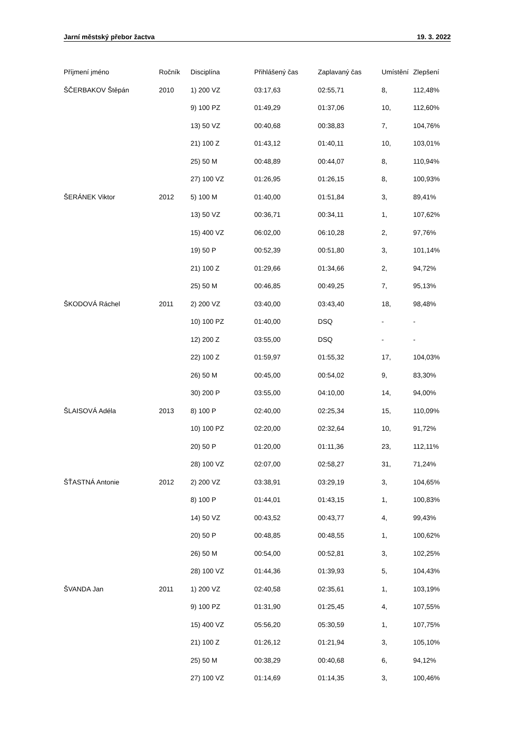Jarní městský přebor žactva 19. 3. 2022
| Příjmení jméno | Ročník | Disciplína | Přihlášený čas | Zaplavaný čas | Umístění | Zlepšení |
| --- | --- | --- | --- | --- | --- | --- |
| ŠČERBAKOV Štěpán | 2010 | 1) 200 VZ | 03:17,63 | 02:55,71 | 8, | 112,48% |
| | | 9) 100 PZ | 01:49,29 | 01:37,06 | 10, | 112,60% |
| | | 13) 50 VZ | 00:40,68 | 00:38,83 | 7, | 104,76% |
| | | 21) 100 Z | 01:43,12 | 01:40,11 | 10, | 103,01% |
| | | 25) 50 M | 00:48,89 | 00:44,07 | 8, | 110,94% |
| | | 27) 100 VZ | 01:26,95 | 01:26,15 | 8, | 100,93% |
| ŠERÁNEK Viktor | 2012 | 5) 100 M | 01:40,00 | 01:51,84 | 3, | 89,41% |
| | | 13) 50 VZ | 00:36,71 | 00:34,11 | 1, | 107,62% |
| | | 15) 400 VZ | 06:02,00 | 06:10,28 | 2, | 97,76% |
| | | 19) 50 P | 00:52,39 | 00:51,80 | 3, | 101,14% |
| | | 21) 100 Z | 01:29,66 | 01:34,66 | 2, | 94,72% |
| | | 25) 50 M | 00:46,85 | 00:49,25 | 7, | 95,13% |
| ŠKODOVÁ Ráchel | 2011 | 2) 200 VZ | 03:40,00 | 03:43,40 | 18, | 98,48% |
| | | 10) 100 PZ | 01:40,00 | DSQ | - | - |
| | | 12) 200 Z | 03:55,00 | DSQ | - | - |
| | | 22) 100 Z | 01:59,97 | 01:55,32 | 17, | 104,03% |
| | | 26) 50 M | 00:45,00 | 00:54,02 | 9, | 83,30% |
| | | 30) 200 P | 03:55,00 | 04:10,00 | 14, | 94,00% |
| ŠLAISOVÁ Adéla | 2013 | 8) 100 P | 02:40,00 | 02:25,34 | 15, | 110,09% |
| | | 10) 100 PZ | 02:20,00 | 02:32,64 | 10, | 91,72% |
| | | 20) 50 P | 01:20,00 | 01:11,36 | 23, | 112,11% |
| | | 28) 100 VZ | 02:07,00 | 02:58,27 | 31, | 71,24% |
| ŠŤASTNÁ Antonie | 2012 | 2) 200 VZ | 03:38,91 | 03:29,19 | 3, | 104,65% |
| | | 8) 100 P | 01:44,01 | 01:43,15 | 1, | 100,83% |
| | | 14) 50 VZ | 00:43,52 | 00:43,77 | 4, | 99,43% |
| | | 20) 50 P | 00:48,85 | 00:48,55 | 1, | 100,62% |
| | | 26) 50 M | 00:54,00 | 00:52,81 | 3, | 102,25% |
| | | 28) 100 VZ | 01:44,36 | 01:39,93 | 5, | 104,43% |
| ŠVANDA Jan | 2011 | 1) 200 VZ | 02:40,58 | 02:35,61 | 1, | 103,19% |
| | | 9) 100 PZ | 01:31,90 | 01:25,45 | 4, | 107,55% |
| | | 15) 400 VZ | 05:56,20 | 05:30,59 | 1, | 107,75% |
| | | 21) 100 Z | 01:26,12 | 01:21,94 | 3, | 105,10% |
| | | 25) 50 M | 00:38,29 | 00:40,68 | 6, | 94,12% |
| | | 27) 100 VZ | 01:14,69 | 01:14,35 | 3, | 100,46% |